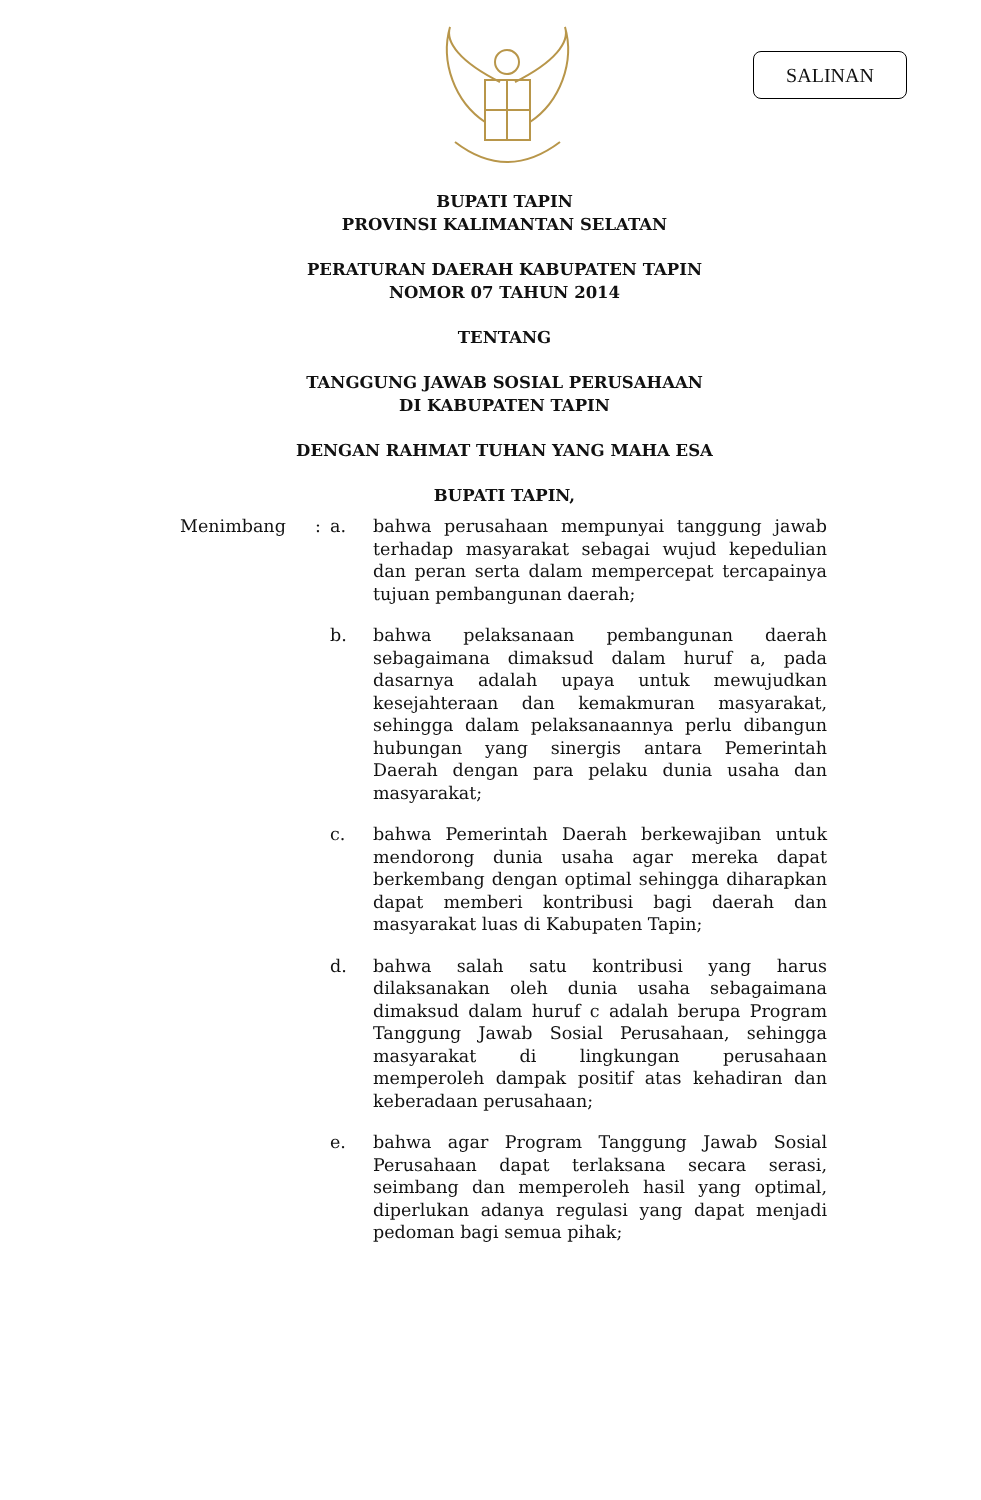SALINAN
BUPATI TAPIN
PROVINSI KALIMANTAN SELATAN
PERATURAN DAERAH KABUPATEN TAPIN
NOMOR 07 TAHUN 2014
TENTANG
TANGGUNG JAWAB SOSIAL PERUSAHAAN
DI KABUPATEN TAPIN
DENGAN RAHMAT TUHAN YANG MAHA ESA
BUPATI TAPIN,
Menimbang : a. bahwa perusahaan mempunyai tanggung jawab terhadap masyarakat sebagai wujud kepedulian dan peran serta dalam mempercepat tercapainya tujuan pembangunan daerah;
b. bahwa pelaksanaan pembangunan daerah sebagaimana dimaksud dalam huruf a, pada dasarnya adalah upaya untuk mewujudkan kesejahteraan dan kemakmuran masyarakat, sehingga dalam pelaksanaannya perlu dibangun hubungan yang sinergis antara Pemerintah Daerah dengan para pelaku dunia usaha dan masyarakat;
c. bahwa Pemerintah Daerah berkewajiban untuk mendorong dunia usaha agar mereka dapat berkembang dengan optimal sehingga diharapkan dapat memberi kontribusi bagi daerah dan masyarakat luas di Kabupaten Tapin;
d. bahwa salah satu kontribusi yang harus dilaksanakan oleh dunia usaha sebagaimana dimaksud dalam huruf c adalah berupa Program Tanggung Jawab Sosial Perusahaan, sehingga masyarakat di lingkungan perusahaan memperoleh dampak positif atas kehadiran dan keberadaan perusahaan;
e. bahwa agar Program Tanggung Jawab Sosial Perusahaan dapat terlaksana secara serasi, seimbang dan memperoleh hasil yang optimal, diperlukan adanya regulasi yang dapat menjadi pedoman bagi semua pihak;